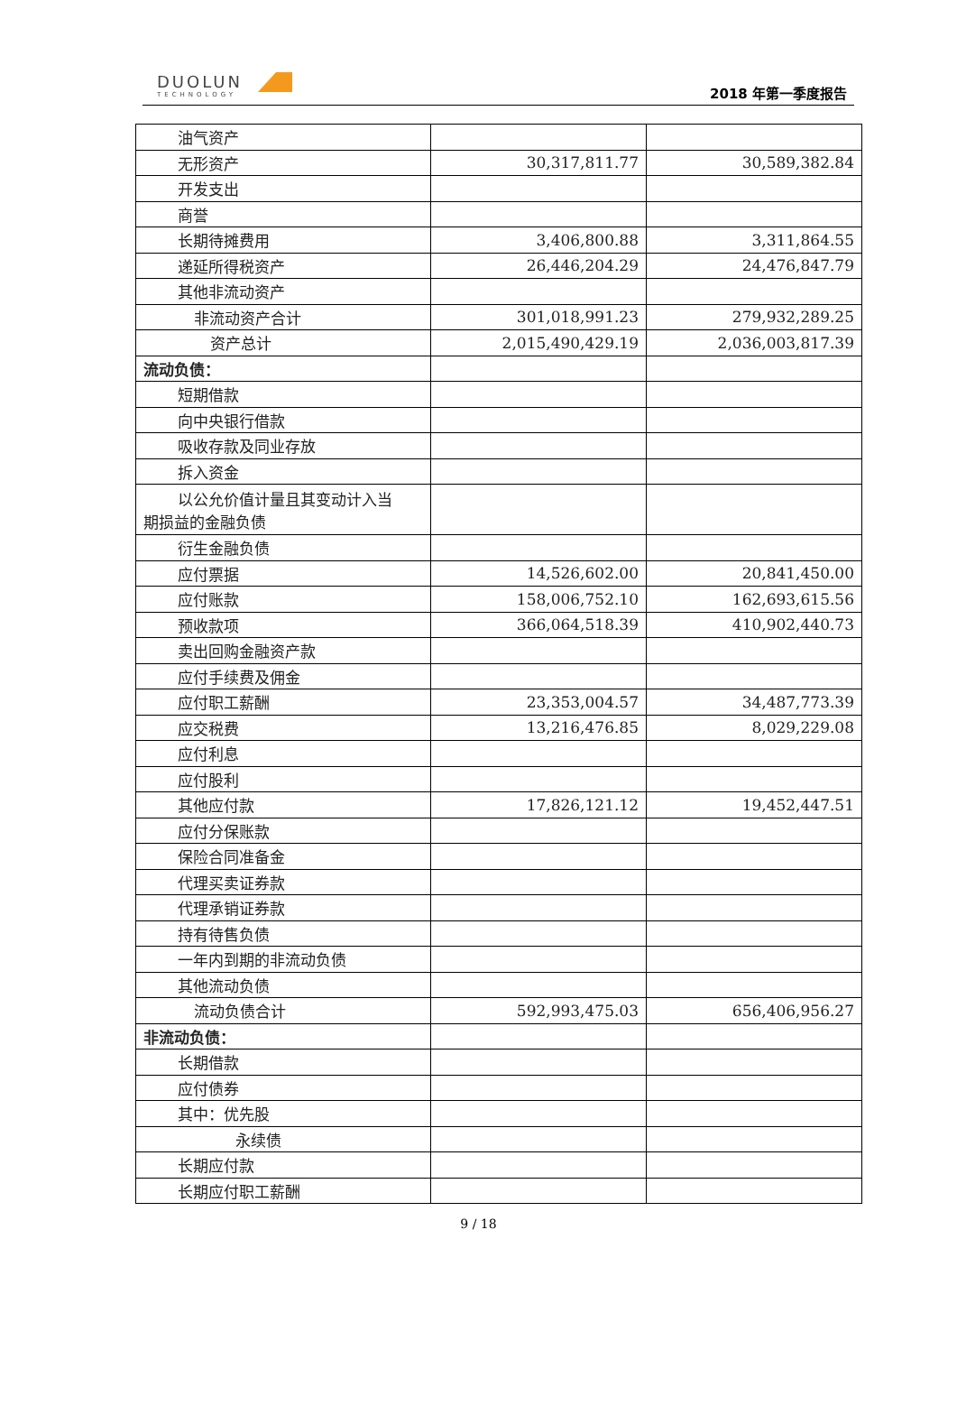DUOLUN
TECHNOLOGY
2018 年第一季度报告
| 油气资产 | | |
| 无形资产 | 30,317,811.77 | 30,589,382.84 |
| 开发支出 | | |
| 商誉 | | |
| 长期待摊费用 | 3,406,800.88 | 3,311,864.55 |
| 递延所得税资产 | 26,446,204.29 | 24,476,847.79 |
| 其他非流动资产 | | |
| 非流动资产合计 | 301,018,991.23 | 279,932,289.25 |
| 资产总计 | 2,015,490,429.19 | 2,036,003,817.39 |
| 流动负债： | | |
| 短期借款 | | |
| 向中央银行借款 | | |
| 吸收存款及同业存放 | | |
| 拆入资金 | | |
| 以公允价值计量且其变动计入当 期损益的金融负债 | | |
| 衍生金融负债 | | |
| 应付票据 | 14,526,602.00 | 20,841,450.00 |
| 应付账款 | 158,006,752.10 | 162,693,615.56 |
| 预收款项 | 366,064,518.39 | 410,902,440.73 |
| 卖出回购金融资产款 | | |
| 应付手续费及佣金 | | |
| 应付职工薪酬 | 23,353,004.57 | 34,487,773.39 |
| 应交税费 | 13,216,476.85 | 8,029,229.08 |
| 应付利息 | | |
| 应付股利 | | |
| 其他应付款 | 17,826,121.12 | 19,452,447.51 |
| 应付分保账款 | | |
| 保险合同准备金 | | |
| 代理买卖证券款 | | |
| 代理承销证券款 | | |
| 持有待售负债 | | |
| 一年内到期的非流动负债 | | |
| 其他流动负债 | | |
| 流动负债合计 | 592,993,475.03 | 656,406,956.27 |
| 非流动负债： | | |
| 长期借款 | | |
| 应付债券 | | |
| 其中：优先股 | | |
| 永续债 | | |
| 长期应付款 | | |
| 长期应付职工薪酬 | | |
9 / 18